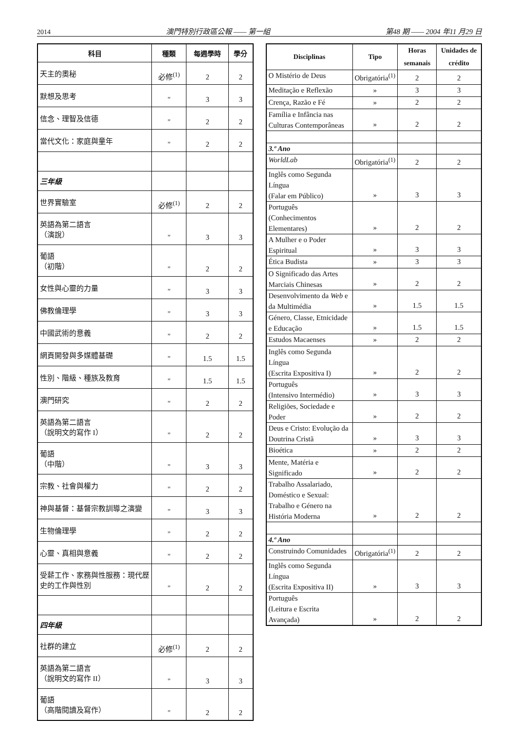2014 澳門特別行政區公報 —— 第一組 第48 期 —— 2004 年11 月29 日
| 科目 | 種類 | 每週學時 | 學分 |
| --- | --- | --- | --- |
| 天主的奧秘 | 必修<sup>(1)</sup> | 2 | 2 |
| 默想及思考 | " | 3 | 3 |
| 信念、理智及信德 | " | 2 | 2 |
| 當代文化：家庭與童年 | " | 2 | 2 |
| 三年級 | | | |
| 世界實驗室 | 必修<sup>(1)</sup> | 2 | 2 |
| 英語為第二語言 （演說） | " | 3 | 3 |
| 葡語 （初階） | " | 2 | 2 |
| 女性與心靈的力量 | " | 3 | 3 |
| 佛教倫理學 | " | 3 | 3 |
| 中國武術的意義 | " | 2 | 2 |
| 網頁開發與多媒體基礎 | " | 1.5 | 1.5 |
| 性別、階級、種族及教育 | " | 1.5 | 1.5 |
| 澳門研究 | " | 2 | 2 |
| 英語為第二語言 （說明文的寫作 I） | " | 2 | 2 |
| 葡語 （中階） | " | 3 | 3 |
| 宗教、社會與權力 | " | 2 | 2 |
| 神與基督：基督宗教訓導之演變 | " | 3 | 3 |
| 生物倫理學 | " | 2 | 2 |
| 心靈、真相與意義 | " | 2 | 2 |
| 受薪工作、家務與性服務：現代歷史的工作與性別 | " | 2 | 2 |
| 四年級 | | | |
| 社群的建立 | 必修<sup>(1)</sup> | 2 | 2 |
| 英語為第二語言 （說明文的寫作 II） | " | 3 | 3 |
| 葡語 （高階閱讀及寫作） | " | 2 | 2 |
| Disciplinas | Tipo | Horas semanais | Unidades de crédito |
| --- | --- | --- | --- |
| O Mistério de Deus | Obrigatória<sup>(1)</sup> | 2 | 2 |
| Meditação e Reflexão | » | 3 | 3 |
| Crença, Razão e Fé | » | 2 | 2 |
| Família e Infância nas Culturas Contemporâneas | » | 2 | 2 |
| 3.º Ano | | | |
| WorldLab | Obrigatória<sup>(1)</sup> | 2 | 2 |
| Inglês como Segunda Língua (Falar em Público) | » | 3 | 3 |
| Português (Conhecimentos Elementares) | » | 2 | 2 |
| A Mulher e o Poder Espiritual | » | 3 | 3 |
| Ética Budista | » | 3 | 3 |
| O Significado das Artes Marciais Chinesas | » | 2 | 2 |
| Desenvolvimento da Web e da Multimédia | » | 1.5 | 1.5 |
| Género, Classe, Etnicidade e Educação | » | 1.5 | 1.5 |
| Estudos Macaenses | » | 2 | 2 |
| Inglês como Segunda Língua (Escrita Expositiva I) | » | 2 | 2 |
| Português (Intensivo Intermédio) | » | 3 | 3 |
| Religiões, Sociedade e Poder | » | 2 | 2 |
| Deus e Cristo: Evolução da Doutrina Cristã | » | 3 | 3 |
| Bioética | » | 2 | 2 |
| Mente, Matéria e Significado | » | 2 | 2 |
| Trabalho Assalariado, Doméstico e Sexual: Trabalho e Género na História Moderna | » | 2 | 2 |
| 4.º Ano | | | |
| Construindo Comunidades | Obrigatória<sup>(1)</sup> | 2 | 2 |
| Inglês como Segunda Língua (Escrita Expositiva II) | » | 3 | 3 |
| Português (Leitura e Escrita Avançada) | » | 2 | 2 |